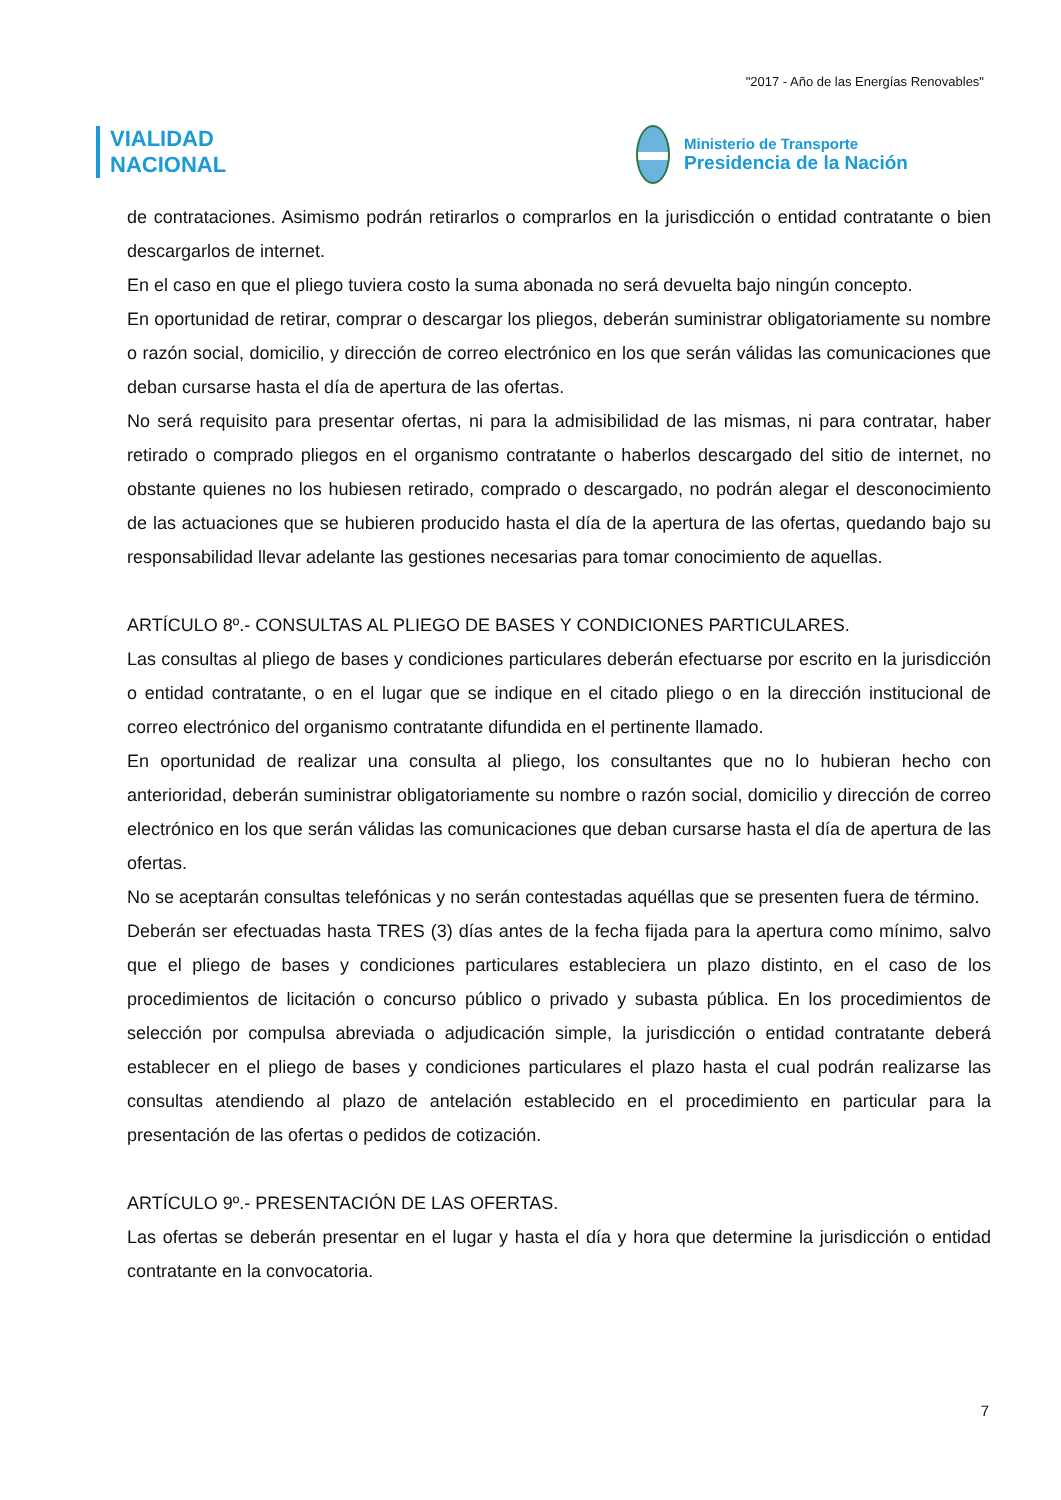"2017 - Año de las Energías Renovables"
VIALIDAD
NACIONAL
Ministerio de Transporte
Presidencia de la Nación
de contrataciones. Asimismo podrán retirarlos o comprarlos en la jurisdicción o entidad contratante o bien descargarlos de internet.
En el caso en que el pliego tuviera costo la suma abonada no será devuelta bajo ningún concepto.
En oportunidad de retirar, comprar o descargar los pliegos, deberán suministrar obligatoriamente su nombre o razón social, domicilio, y dirección de correo electrónico en los que serán válidas las comunicaciones que deban cursarse hasta el día de apertura de las ofertas.
No será requisito para presentar ofertas, ni para la admisibilidad de las mismas, ni para contratar, haber retirado o comprado pliegos en el organismo contratante o haberlos descargado del sitio de internet, no obstante quienes no los hubiesen retirado, comprado o descargado, no podrán alegar el desconocimiento de las actuaciones que se hubieren producido hasta el día de la apertura de las ofertas, quedando bajo su responsabilidad llevar adelante las gestiones necesarias para tomar conocimiento de aquellas.
ARTÍCULO 8º.- CONSULTAS AL PLIEGO DE BASES Y CONDICIONES PARTICULARES.
Las consultas al pliego de bases y condiciones particulares deberán efectuarse por escrito en la jurisdicción o entidad contratante, o en el lugar que se indique en el citado pliego o en la dirección institucional de correo electrónico del organismo contratante difundida en el pertinente llamado.
En oportunidad de realizar una consulta al pliego, los consultantes que no lo hubieran hecho con anterioridad, deberán suministrar obligatoriamente su nombre o razón social, domicilio y dirección de correo electrónico en los que serán válidas las comunicaciones que deban cursarse hasta el día de apertura de las ofertas.
No se aceptarán consultas telefónicas y no serán contestadas aquéllas que se presenten fuera de término.
Deberán ser efectuadas hasta TRES (3) días antes de la fecha fijada para la apertura como mínimo, salvo que el pliego de bases y condiciones particulares estableciera un plazo distinto, en el caso de los procedimientos de licitación o concurso público o privado y subasta pública. En los procedimientos de selección por compulsa abreviada o adjudicación simple, la jurisdicción o entidad contratante deberá establecer en el pliego de bases y condiciones particulares el plazo hasta el cual podrán realizarse las consultas atendiendo al plazo de antelación establecido en el procedimiento en particular para la presentación de las ofertas o pedidos de cotización.
ARTÍCULO 9º.- PRESENTACIÓN DE LAS OFERTAS.
Las ofertas se deberán presentar en el lugar y hasta el día y hora que determine la jurisdicción o entidad contratante en la convocatoria.
7